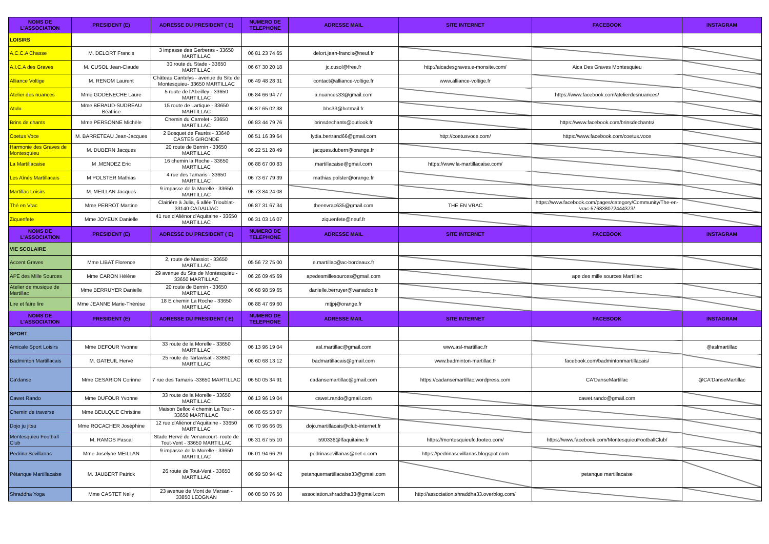| NOMS DE L'ASSOCIATION | PRESIDENT (E) | ADRESSE DU PRESIDENT ( E) | NUMERO DE TELEPHONE | ADRESSE MAIL | SITE INTERNET | FACEBOOK | INSTAGRAM |
| --- | --- | --- | --- | --- | --- | --- | --- |
| LOISIRS | | | | | | | |
| A.C.C.A Chasse | M. DELORT Francis | 3 impasse des Gerberas - 33650 MARTILLAC | 06 81 23 74 65 | delort.jean-francis@neuf.fr | | | |
| A.I.C.A des Graves | M. CUSOL Jean-Claude | 30 route du Stade - 33650 MARTILLAC | 06 67 30 20 18 | jc.cusol@free.fr | http://aicadesgraves.e-monsite.com/ | Aica Des Graves Montesquieu | |
| Alliance Voltige | M. RENOM Laurent | Château Cantelys - avenue du Site de Montesquieu- 33650 MARTILLAC | 06 49 48 28 31 | contact@alliance-voltige.fr | www.alliance-voltige.fr | | |
| Atelier des nuances | Mme GODENECHE Laure | 5 route de l'Abeilley - 33650 MARTILLAC | 06 84 66 94 77 | a.nuances33@gmail.com | | https://www.facebook.com/atelierdesnuances/ | |
| Atulu | Mme BERAUD-SUDREAU Béatrice | 15 route de Lartique - 33650 MARTILLAC | 06 87 65 02 38 | bbs33@hotmail.fr | | | |
| Brins de chants | Mme PERSONNE Michèle | Chemin du Carrelet - 33650 MARTILLAC | 06 83 44 79 76 | brinsdechants@outlook.fr | | https://www.facebook.com/brinsdechants/ | |
| Coetus Voce | M. BARRETEAU Jean-Jacques | 2 Bosquet de Faurès - 33640 CASTES GIRONDE | 06 51 16 39 64 | lydia.bertrand66@gmail.com | http://coetusvoce.com/ | https://www.facebook.com/coetus.voce | |
| Harmonie des Graves de Montesquieu | M. DUBERN Jacques | 20 route de Bernin - 33650 MARTILLAC | 06 22 51 28 49 | jacques.dubern@orange.fr | | | |
| La Martillacaise | M .MENDEZ Eric | 16 chemin la Roche - 33650 MARTILLAC | 06 88 67 00 83 | martillacaise@gmail.com | https://www.la-martillacaise.com/ | | |
| Les Aînés Martillacais | M POLSTER Mathias | 4 rue des Tamaris - 33650 MARTILLAC | 06 73 67 79 39 | mathias.polster@orange.fr | | | |
| Martillac Loisirs | M. MEILLAN Jacques | 9 impasse de la Morelle - 33650 MARTILLAC | 06 73 84 24 08 | | | | |
| Thé en Vrac | Mme PERROT Martine | Clairière à Julia, 6 allée Trioublat- 33140 CADAUJAC | 06 87 31 67 34 | theenvrac635@gmail.com | THE EN VRAC | https://www.facebook.com/pages/category/Community/The-en-vrac-576838072444373/ | |
| Ziquenfete | Mme JOYEUX Danielle | 41 rue d'Aliénor d'Aquitaine - 33650 MARTILLAC | 06 31 03 16 07 | ziquenfete@neuf.fr | | | |
| NOMS DE L'ASSOCIATION | PRESIDENT (E) | ADRESSE DU PRESIDENT ( E) | NUMERO DE TELEPHONE | ADRESSE MAIL | SITE INTERNET | FACEBOOK | INSTAGRAM |
| VIE SCOLAIRE | | | | | | | |
| Accent Graves | Mme LIBAT Florence | 2, route de Massiot - 33650 MARTILLAC | 05 56 72 75 00 | e.martillac@ac-bordeaux.fr | | | |
| APE des Mille Sources | Mme CARON Hélène | 29 avenue du Site de Montesquieu - 33650 MARTILLAC | 06 26 09 45 69 | apedesmillesources@gmail.com | | ape des mille sources Martillac | |
| Atelier de musique de Martillac | Mme BERRUYER Danielle | 20 route de Bernin - 33650 MARTILLAC | 06 68 98 59 65 | danielle.berruyer@wanadoo.fr | | | |
| Lire et faire lire | Mme JEANNE Marie-Thérèse | 18 E chemin La Roche - 33650 MARTILLAC | 06 88 47 69 60 | mtjpj@orange.fr | | | |
| NOMS DE L'ASSOCIATION | PRESIDENT (E) | ADRESSE DU PRESIDENT ( E) | NUMERO DE TELEPHONE | ADRESSE MAIL | SITE INTERNET | FACEBOOK | INSTAGRAM |
| SPORT | | | | | | | |
| Amicale Sport Loisirs | Mme DEFOUR Yvonne | 33 route de la Morelle - 33650 MARTILLAC | 06 13 96 19 04 | asl.martillac@gmail.com | www.asl-martillac.fr | | @aslmartillac |
| Badminton Martillacais | M. GATEUIL Hervé | 25 route de Tartavisat - 33650 MARTILLAC | 06 60 68 13 12 | badmartillacais@gmail.com | www.badminton-martillac.fr | facebook.com/badmintonmartillacais/ | |
| Ca'danse | Mme CESARION Corinne | 7 rue des Tamaris -33650 MARTILLAC | 06 50 05 34 91 | cadansemartillac@gmail.com | https://cadansemartillac.wordpress.com | CA'DanseMartillac | @CA'DanseMartillac |
| Cawet Rando | Mme DUFOUR Yvonne | 33 route de la Morelle - 33650 MARTILLAC | 06 13 96 19 04 | cawet.rando@gmail.com | | cawet.rando@gmail.com | |
| Chemin de traverse | Mme BEULQUE Christine | Maison Belloc 4 chemin La Tour - 33650 MARTILLAC | 06 86 65 53 07 | | | | |
| Dojo ju jitsu | Mme ROCACHER Joséphine | 12 rue d'Aliénor d'Aquitaine - 33650 MARTILLAC | 06 70 96 66 05 | dojo.martillacais@club-internet.fr | | | |
| Montesquieu Football Club | M. RAMOS Pascal | Stade Hervé de Venancourt- route de Tout-Vent - 33650 MARTILLAC | 06 31 67 55 10 | 590336@lfaquitaine.fr | https://montesquieufc.footeo.com/ | https://www.facebook.com/MontesquieuFootballClub/ | |
| Pedrina'Sevillanas | Mme Joselyne MEILLAN | 9 impasse de la Morelle - 33650 MARTILLAC | 06 01 94 66 29 | pedrinasevillanas@net-c.com | https://pedrinasevillanas.blogspot.com | | |
| Pétanque Martillacaise | M. JAUBERT Patrick | 26 route de Tout-Vent - 33650 MARTILLAC | 06 99 50 94 42 | petanquemartillacaise33@gmail.com | | petanque martillacaise | |
| Shraddha Yoga | Mme CASTET Nelly | 23 avenue de Mont de Marsan - 33850 LEOGNAN | 06 08 50 76 50 | association.shraddha33@gmail.com | http://association.shraddha33.overblog.com/ | | |